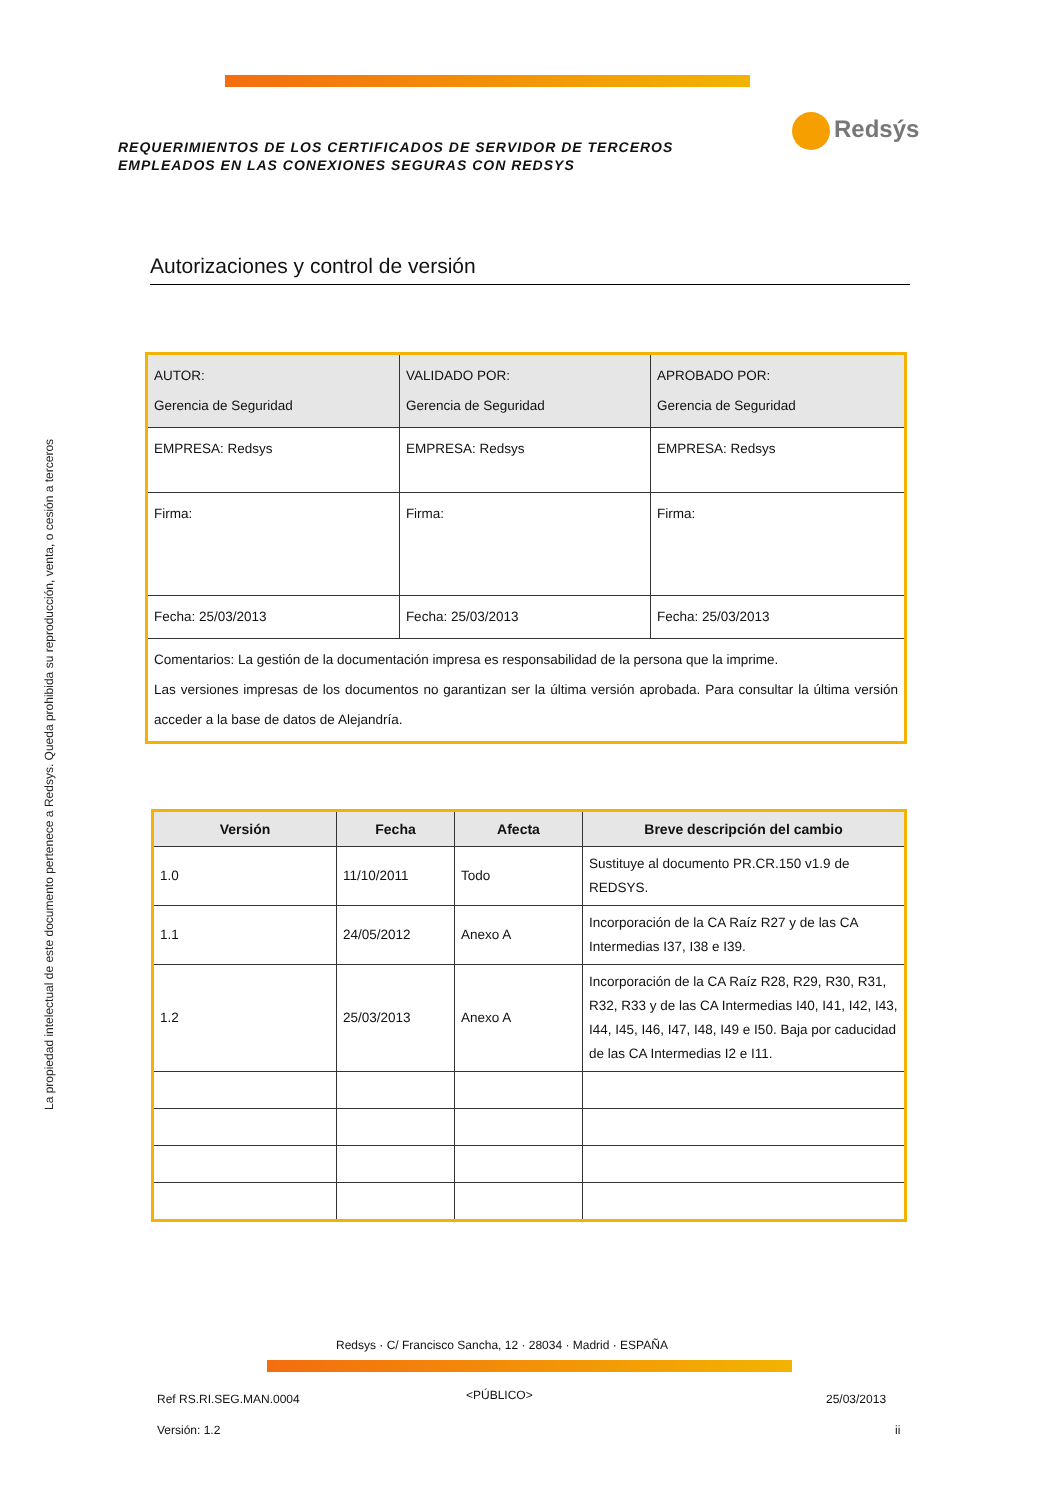REQUERIMIENTOS DE LOS CERTIFICADOS DE SERVIDOR DE TERCEROS EMPLEADOS EN LAS CONEXIONES SEGURAS CON REDSYS
Redsýs
La propiedad intelectual de este documento pertenece a Redsys. Queda prohibida su reproducción, venta, o cesión a terceros
Autorizaciones y control de versión
| AUTOR: Gerencia de Seguridad | VALIDADO POR: Gerencia de Seguridad | APROBADO POR: Gerencia de Seguridad |
| EMPRESA: Redsys | EMPRESA: Redsys | EMPRESA: Redsys |
| Firma: | Firma: | Firma: |
| Fecha: 25/03/2013 | Fecha: 25/03/2013 | Fecha: 25/03/2013 |
| Comentarios: La gestión de la documentación impresa es responsabilidad de la persona que la imprime. Las versiones impresas de los documentos no garantizan ser la última versión aprobada. Para consultar la última versión acceder a la base de datos de Alejandría. | | |
| Versión | Fecha | Afecta | Breve descripción del cambio |
| --- | --- | --- | --- |
| 1.0 | 11/10/2011 | Todo | Sustituye al documento PR.CR.150 v1.9 de REDSYS. |
| 1.1 | 24/05/2012 | Anexo A | Incorporación de la CA Raíz R27 y de las CA Intermedias I37, I38 e I39. |
| 1.2 | 25/03/2013 | Anexo A | Incorporación de la CA Raíz R28, R29, R30, R31, R32, R33 y de las CA Intermedias I40, I41, I42, I43, I44, I45, I46, I47, I48, I49 e I50. Baja por caducidad de las CA Intermedias I2 e I11. |
Redsys · C/ Francisco Sancha, 12 · 28034 · Madrid · ESPAÑA
Ref RS.RI.SEG.MAN.0004 <PÚBLICO> 25/03/2013
Versión: 1.2 ii